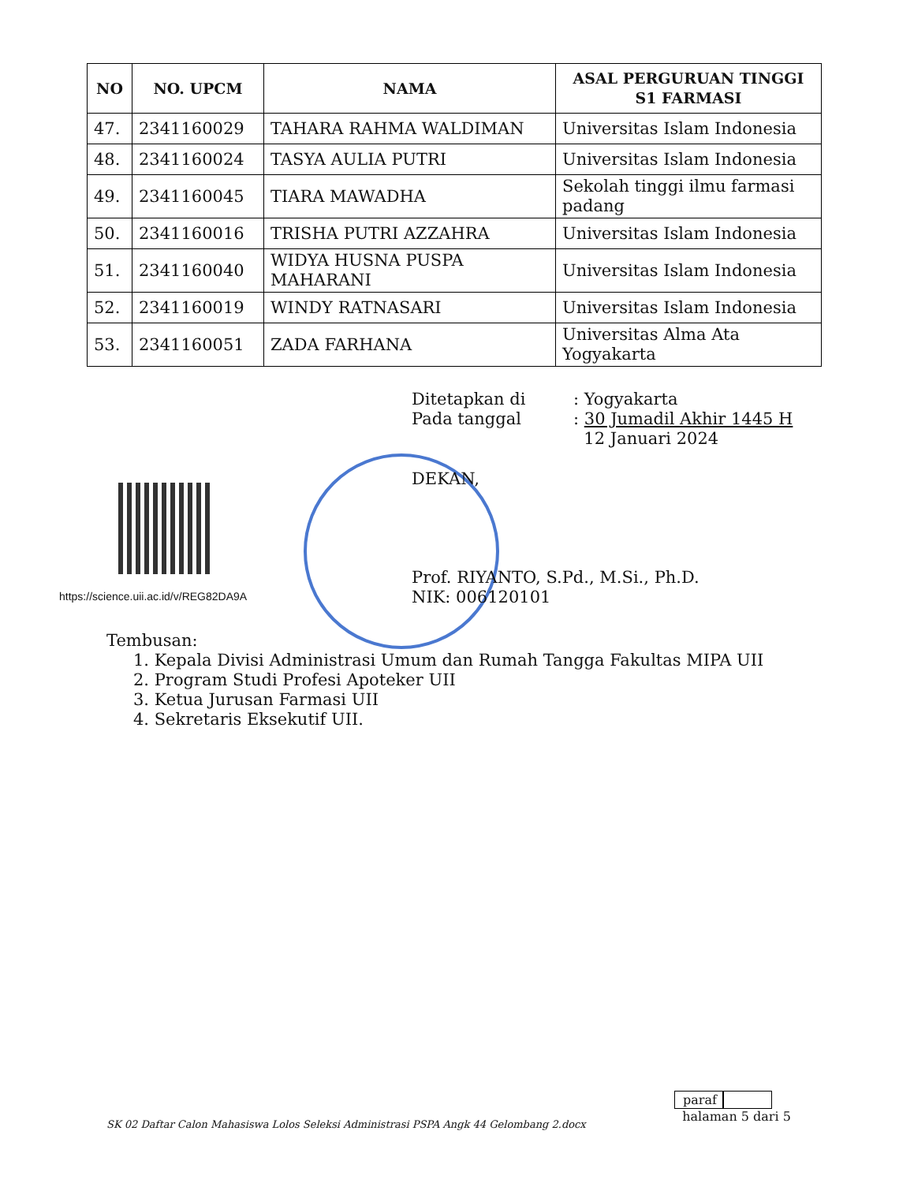| NO | NO. UPCM | NAMA | ASAL PERGURUAN TINGGI S1 FARMASI |
| --- | --- | --- | --- |
| 47. | 2341160029 | TAHARA RAHMA WALDIMAN | Universitas Islam Indonesia |
| 48. | 2341160024 | TASYA AULIA PUTRI | Universitas Islam Indonesia |
| 49. | 2341160045 | TIARA MAWADHA | Sekolah tinggi ilmu farmasi padang |
| 50. | 2341160016 | TRISHA PUTRI AZZAHRA | Universitas Islam Indonesia |
| 51. | 2341160040 | WIDYA HUSNA PUSPA MAHARANI | Universitas Islam Indonesia |
| 52. | 2341160019 | WINDY RATNASARI | Universitas Islam Indonesia |
| 53. | 2341160051 | ZADA FARHANA | Universitas Alma Ata Yogyakarta |
| Ditetapkan di | : Yogyakarta |
| Pada tanggal | : 30 Jumadil Akhir 1445 H |
| | 12 Januari 2024 |
https://science.uii.ac.id/v/REG82DA9A
DEKAN,
Prof. RIYANTO, S.Pd., M.Si., Ph.D.
NIK: 006120101
Tembusan:
1. Kepala Divisi Administrasi Umum dan Rumah Tangga Fakultas MIPA UII
2. Program Studi Profesi Apoteker UII
3. Ketua Jurusan Farmasi UII
4. Sekretaris Eksekutif UII.
paraf
halaman 5 dari 5
SK 02 Daftar Calon Mahasiswa Lolos Seleksi Administrasi PSPA Angk 44 Gelombang 2.docx